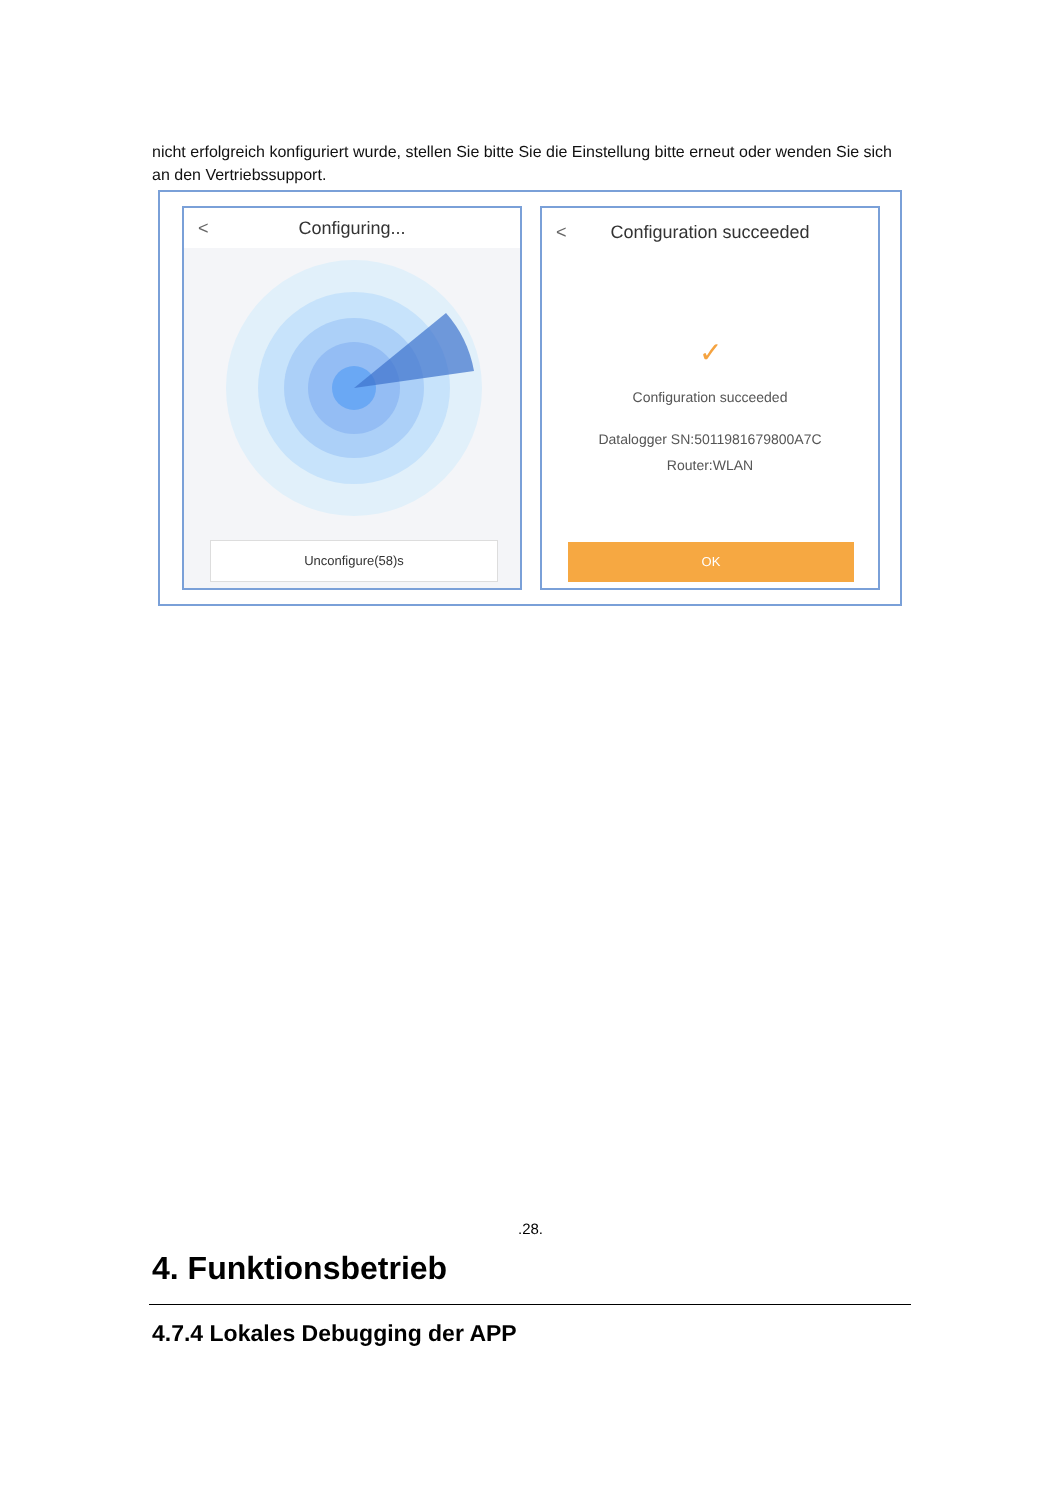nicht erfolgreich konfiguriert wurde, stellen Sie bitte Sie die Einstellung bitte erneut oder wenden Sie sich an den Vertriebssupport.
< Configuring...
Unconfigure(58)s
< Configuration succeeded
✓
Configuration succeeded
Datalogger SN:5011981679800A7C
Router:WLAN
OK
.28.
4. Funktionsbetrieb
4.7.4 Lokales Debugging der APP